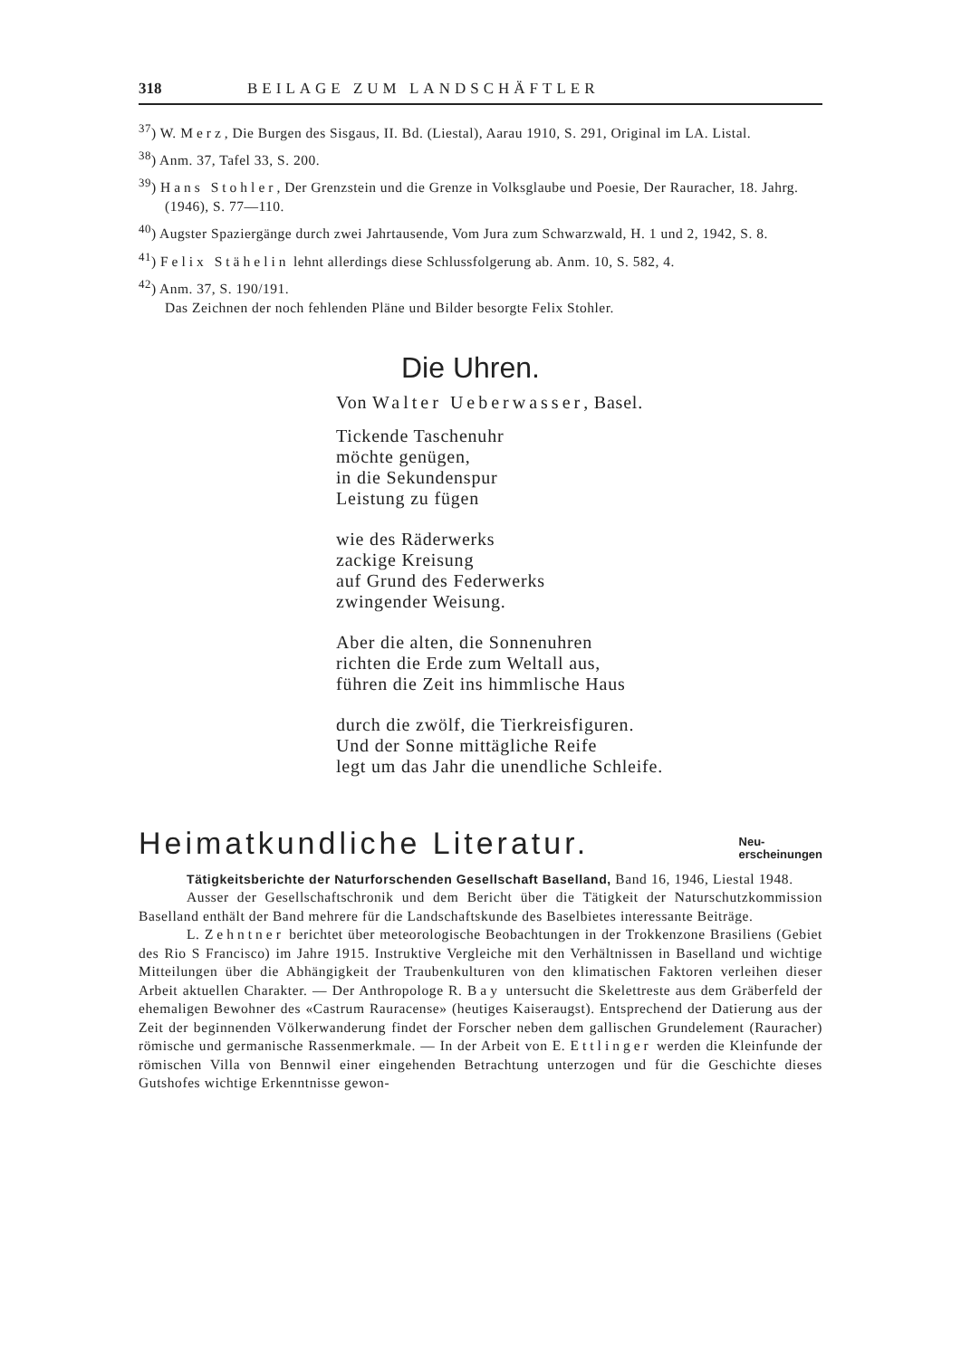318 BEILAGE ZUM LANDSCHÄFTLER
<sup>37</sup>) W. Merz, Die Burgen des Sisgaus, II. Bd. (Liestal), Aarau 1910, S. 291, Original im LA. Listal.
<sup>38</sup>) Anm. 37, Tafel 33, S. 200.
<sup>39</sup>) Hans Stohler, Der Grenzstein und die Grenze in Volksglaube und Poesie, Der Rauracher, 18. Jahrg. (1946), S. 77—110.
<sup>40</sup>) Augster Spaziergänge durch zwei Jahrtausende, Vom Jura zum Schwarzwald, H. 1 und 2, 1942, S. 8.
<sup>41</sup>) Felix Stähelin lehnt allerdings diese Schlussfolgerung ab. Anm. 10, S. 582, 4.
<sup>42</sup>) Anm. 37, S. 190/191.
Das Zeichnen der noch fehlenden Pläne und Bilder besorgte Felix Stohler.
Die Uhren.
Von Walter Ueberwasser, Basel.
Tickende Taschenuhr
möchte genügen,
in die Sekundenspur
Leistung zu fügen
wie des Räderwerks
zackige Kreisung
auf Grund des Federwerks
zwingender Weisung.
Aber die alten, die Sonnenuhren
richten die Erde zum Weltall aus,
führen die Zeit ins himmlische Haus
durch die zwölf, die Tierkreisfiguren.
Und der Sonne mittägliche Reife
legt um das Jahr die unendliche Schleife.
Heimatkundliche Literatur. Neu-
erscheinungen
Tätigkeitsberichte der Naturforschenden Gesellschaft Baselland, Band 16, 1946, Liestal 1948.
Ausser der Gesellschaftschronik und dem Bericht über die Tätigkeit der Naturschutzkommission Baselland enthält der Band mehrere für die Landschaftskunde des Baselbietes interessante Beiträge.
L. Zehntner berichtet über meteorologische Beobachtungen in der Trokkenzone Brasiliens (Gebiet des Rio S Francisco) im Jahre 1915. Instruktive Vergleiche mit den Verhältnissen in Baselland und wichtige Mitteilungen über die Abhängigkeit der Traubenkulturen von den klimatischen Faktoren verleihen dieser Arbeit aktuellen Charakter. — Der Anthropologe R. Bay untersucht die Skelettreste aus dem Gräberfeld der ehemaligen Bewohner des «Castrum Rauracense» (heutiges Kaiseraugst). Entsprechend der Datierung aus der Zeit der beginnenden Völkerwanderung findet der Forscher neben dem gallischen Grundelement (Rauracher) römische und germanische Rassenmerkmale. — In der Arbeit von E. Ettlinger werden die Kleinfunde der römischen Villa von Bennwil einer eingehenden Betrachtung unterzogen und für die Geschichte dieses Gutshofes wichtige Erkenntnisse gewon-